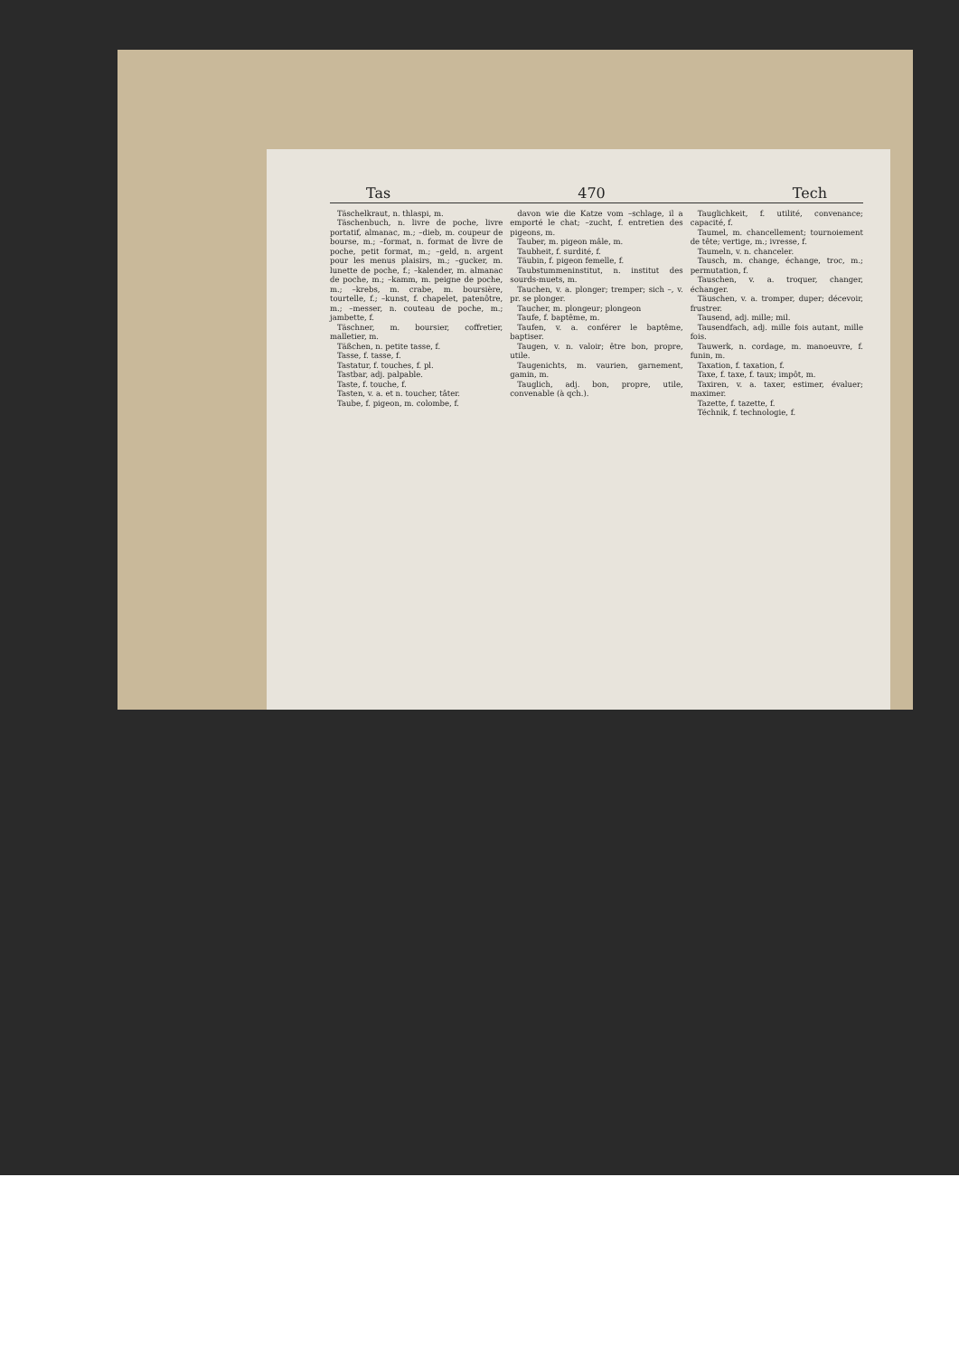Tas 470 Tech
Täschelkraut, n. thlaspi, m.
Täschenbuch, n. livre de poche, livre portatif, almanac, m.; –dieb, m. coupeur de bourse, m.; –format, n. format de livre de poche, petit format, m.; –geld, n. argent pour les menus plaisirs, m.; –gucker, m. lunette de poche, f.; –kalender, m. almanac de poche, m.; –kamm, m. peigne de poche, m.; –krebs, m. crabe, m. boursière, tourtelle, f.; –kunst, f. chapelet, patenôtre, m.; –messer, n. couteau de poche, m.; jambette, f.
Täschner, m. boursier, coffretier, malletier, m.
Täßchen, n. petite tasse, f.
Tasse, f. tasse, f.
Tastatur, f. touches, f. pl.
Tastbar, adj. palpable.
Taste, f. touche, f.
Tasten, v. a. et n. toucher, tâter.
Taube, f. pigeon, m. colombe, f.
davon wie die Katze vom –schlage, il a emporté le chat; –zucht, f. entretien des pigeons, m.
Tauber, m. pigeon mâle, m.
Taubheit, f. surdité, f.
Täubin, f. pigeon femelle, f.
Taubstummeninstitut, n. institut des sourds-muets, m.
Tauchen, v. a. plonger; tremper; sich –, v. pr. se plonger.
Taucher, m. plongeur; plongeon
Taufe, f. baptême, m.
Taufen, v. a. conférer le baptême, baptiser.
Taugen, v. n. valoir; être bon, propre, utile.
Taugenichts, m. vaurien, garnement, gamin, m.
Tauglich, adj. bon, propre, utile, convenable (à qch.).
Tauglichkeit, f. utilité, convenance; capacité, f.
Taumel, m. chancellement; tournoiement de tête; vertige, m.; ivresse, f.
Taumeln, v. n. chanceler.
Tausch, m. change, échange, troc, m.; permutation, f.
Tauschen, v. a. troquer, changer, échanger.
Täuschen, v. a. tromper, duper; décevoir, frustrer.
Tausend, adj. mille; mil.
Tausendfach, adj. mille fois autant, mille fois.
Tauwerk, n. cordage, m. manoeuvre, f. funin, m.
Taxation, f. taxation, f.
Taxe, f. taxe, f. taux; impôt, m.
Taxiren, v. a. taxer, estimer, évaluer; maximer.
Tazette, f. tazette, f.
Téchnik, f. technologie, f.